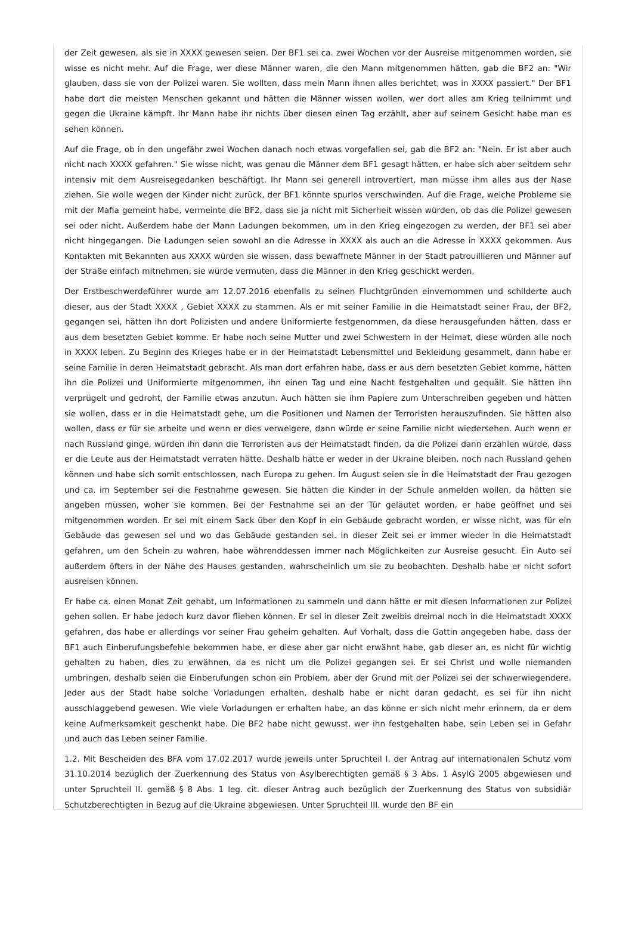der Zeit gewesen, als sie in XXXX gewesen seien. Der BF1 sei ca. zwei Wochen vor der Ausreise mitgenommen worden, sie wisse es nicht mehr. Auf die Frage, wer diese Männer waren, die den Mann mitgenommen hätten, gab die BF2 an: "Wir glauben, dass sie von der Polizei waren. Sie wollten, dass mein Mann ihnen alles berichtet, was in XXXX passiert." Der BF1 habe dort die meisten Menschen gekannt und hätten die Männer wissen wollen, wer dort alles am Krieg teilnimmt und gegen die Ukraine kämpft. Ihr Mann habe ihr nichts über diesen einen Tag erzählt, aber auf seinem Gesicht habe man es sehen können.
Auf die Frage, ob in den ungefähr zwei Wochen danach noch etwas vorgefallen sei, gab die BF2 an: "Nein. Er ist aber auch nicht nach XXXX gefahren." Sie wisse nicht, was genau die Männer dem BF1 gesagt hätten, er habe sich aber seitdem sehr intensiv mit dem Ausreisegedanken beschäftigt. Ihr Mann sei generell introvertiert, man müsse ihm alles aus der Nase ziehen. Sie wolle wegen der Kinder nicht zurück, der BF1 könnte spurlos verschwinden. Auf die Frage, welche Probleme sie mit der Mafia gemeint habe, vermeinte die BF2, dass sie ja nicht mit Sicherheit wissen würden, ob das die Polizei gewesen sei oder nicht. Außerdem habe der Mann Ladungen bekommen, um in den Krieg eingezogen zu werden, der BF1 sei aber nicht hingegangen. Die Ladungen seien sowohl an die Adresse in XXXX als auch an die Adresse in XXXX gekommen. Aus Kontakten mit Bekannten aus XXXX würden sie wissen, dass bewaffnete Männer in der Stadt patrouillieren und Männer auf der Straße einfach mitnehmen, sie würde vermuten, dass die Männer in den Krieg geschickt werden.
Der Erstbeschwerdeführer wurde am 12.07.2016 ebenfalls zu seinen Fluchtgründen einvernommen und schilderte auch dieser, aus der Stadt XXXX , Gebiet XXXX zu stammen. Als er mit seiner Familie in die Heimatstadt seiner Frau, der BF2, gegangen sei, hätten ihn dort Polizisten und andere Uniformierte festgenommen, da diese herausgefunden hätten, dass er aus dem besetzten Gebiet komme. Er habe noch seine Mutter und zwei Schwestern in der Heimat, diese würden alle noch in XXXX leben. Zu Beginn des Krieges habe er in der Heimatstadt Lebensmittel und Bekleidung gesammelt, dann habe er seine Familie in deren Heimatstadt gebracht. Als man dort erfahren habe, dass er aus dem besetzten Gebiet komme, hätten ihn die Polizei und Uniformierte mitgenommen, ihn einen Tag und eine Nacht festgehalten und gequält. Sie hätten ihn verprügelt und gedroht, der Familie etwas anzutun. Auch hätten sie ihm Papiere zum Unterschreiben gegeben und hätten sie wollen, dass er in die Heimatstadt gehe, um die Positionen und Namen der Terroristen herauszufinden. Sie hätten also wollen, dass er für sie arbeite und wenn er dies verweigere, dann würde er seine Familie nicht wiedersehen. Auch wenn er nach Russland ginge, würden ihn dann die Terroristen aus der Heimatstadt finden, da die Polizei dann erzählen würde, dass er die Leute aus der Heimatstadt verraten hätte. Deshalb hätte er weder in der Ukraine bleiben, noch nach Russland gehen können und habe sich somit entschlossen, nach Europa zu gehen. Im August seien sie in die Heimatstadt der Frau gezogen und ca. im September sei die Festnahme gewesen. Sie hätten die Kinder in der Schule anmelden wollen, da hätten sie angeben müssen, woher sie kommen. Bei der Festnahme sei an der Tür geläutet worden, er habe geöffnet und sei mitgenommen worden. Er sei mit einem Sack über den Kopf in ein Gebäude gebracht worden, er wisse nicht, was für ein Gebäude das gewesen sei und wo das Gebäude gestanden sei. In dieser Zeit sei er immer wieder in die Heimatstadt gefahren, um den Schein zu wahren, habe währenddessen immer nach Möglichkeiten zur Ausreise gesucht. Ein Auto sei außerdem öfters in der Nähe des Hauses gestanden, wahrscheinlich um sie zu beobachten. Deshalb habe er nicht sofort ausreisen können.
Er habe ca. einen Monat Zeit gehabt, um Informationen zu sammeln und dann hätte er mit diesen Informationen zur Polizei gehen sollen. Er habe jedoch kurz davor fliehen können. Er sei in dieser Zeit zweibis dreimal noch in die Heimatstadt XXXX gefahren, das habe er allerdings vor seiner Frau geheim gehalten. Auf Vorhalt, dass die Gattin angegeben habe, dass der BF1 auch Einberufungsbefehle bekommen habe, er diese aber gar nicht erwähnt habe, gab dieser an, es nicht für wichtig gehalten zu haben, dies zu erwähnen, da es nicht um die Polizei gegangen sei. Er sei Christ und wolle niemanden umbringen, deshalb seien die Einberufungen schon ein Problem, aber der Grund mit der Polizei sei der schwerwiegendere. Jeder aus der Stadt habe solche Vorladungen erhalten, deshalb habe er nicht daran gedacht, es sei für ihn nicht ausschlaggebend gewesen. Wie viele Vorladungen er erhalten habe, an das könne er sich nicht mehr erinnern, da er dem keine Aufmerksamkeit geschenkt habe. Die BF2 habe nicht gewusst, wer ihn festgehalten habe, sein Leben sei in Gefahr und auch das Leben seiner Familie.
1.2. Mit Bescheiden des BFA vom 17.02.2017 wurde jeweils unter Spruchteil I. der Antrag auf internationalen Schutz vom 31.10.2014 bezüglich der Zuerkennung des Status von Asylberechtigten gemäß § 3 Abs. 1 AsylG 2005 abgewiesen und unter Spruchteil II. gemäß § 8 Abs. 1 leg. cit. dieser Antrag auch bezüglich der Zuerkennung des Status von subsidiär Schutzberechtigten in Bezug auf die Ukraine abgewiesen. Unter Spruchteil III. wurde den BF ein